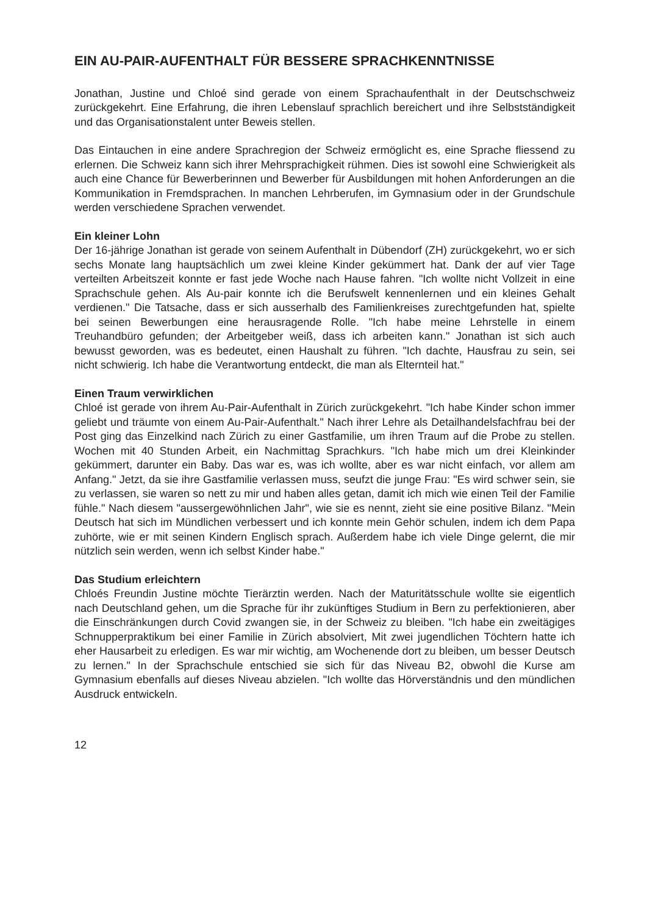EIN AU-PAIR-AUFENTHALT FÜR BESSERE SPRACHKENNTNISSE
Jonathan, Justine und Chloé sind gerade von einem Sprachaufenthalt in der Deutschschweiz zurückgekehrt. Eine Erfahrung, die ihren Lebenslauf sprachlich bereichert und ihre Selbstständigkeit und das Organisationstalent unter Beweis stellen.
Das Eintauchen in eine andere Sprachregion der Schweiz ermöglicht es, eine Sprache fliessend zu erlernen. Die Schweiz kann sich ihrer Mehrsprachigkeit rühmen. Dies ist sowohl eine Schwierigkeit als auch eine Chance für Bewerberinnen und Bewerber für Ausbildungen mit hohen Anforderungen an die Kommunikation in Fremdsprachen. In manchen Lehrberufen, im Gymnasium oder in der Grundschule werden verschiedene Sprachen verwendet.
Ein kleiner Lohn
Der 16-jährige Jonathan ist gerade von seinem Aufenthalt in Dübendorf (ZH) zurückgekehrt, wo er sich sechs Monate lang hauptsächlich um zwei kleine Kinder gekümmert hat. Dank der auf vier Tage verteilten Arbeitszeit konnte er fast jede Woche nach Hause fahren. "Ich wollte nicht Vollzeit in eine Sprachschule gehen. Als Au-pair konnte ich die Berufswelt kennenlernen und ein kleines Gehalt verdienen." Die Tatsache, dass er sich ausserhalb des Familienkreises zurechtgefunden hat, spielte bei seinen Bewerbungen eine herausragende Rolle. "Ich habe meine Lehrstelle in einem Treuhandbüro gefunden; der Arbeitgeber weiß, dass ich arbeiten kann." Jonathan ist sich auch bewusst geworden, was es bedeutet, einen Haushalt zu führen. "Ich dachte, Hausfrau zu sein, sei nicht schwierig. Ich habe die Verantwortung entdeckt, die man als Elternteil hat."
Einen Traum verwirklichen
Chloé ist gerade von ihrem Au-Pair-Aufenthalt in Zürich zurückgekehrt. "Ich habe Kinder schon immer geliebt und träumte von einem Au-Pair-Aufenthalt." Nach ihrer Lehre als Detailhandelsfachfrau bei der Post ging das Einzelkind nach Zürich zu einer Gastfamilie, um ihren Traum auf die Probe zu stellen. Wochen mit 40 Stunden Arbeit, ein Nachmittag Sprachkurs. "Ich habe mich um drei Kleinkinder gekümmert, darunter ein Baby. Das war es, was ich wollte, aber es war nicht einfach, vor allem am Anfang." Jetzt, da sie ihre Gastfamilie verlassen muss, seufzt die junge Frau: "Es wird schwer sein, sie zu verlassen, sie waren so nett zu mir und haben alles getan, damit ich mich wie einen Teil der Familie fühle." Nach diesem "aussergewöhnlichen Jahr", wie sie es nennt, zieht sie eine positive Bilanz. "Mein Deutsch hat sich im Mündlichen verbessert und ich konnte mein Gehör schulen, indem ich dem Papa zuhörte, wie er mit seinen Kindern Englisch sprach. Außerdem habe ich viele Dinge gelernt, die mir nützlich sein werden, wenn ich selbst Kinder habe."
Das Studium erleichtern
Chloés Freundin Justine möchte Tierärztin werden. Nach der Maturitätsschule wollte sie eigentlich nach Deutschland gehen, um die Sprache für ihr zukünftiges Studium in Bern zu perfektionieren, aber die Einschränkungen durch Covid zwangen sie, in der Schweiz zu bleiben. "Ich habe ein zweitägiges Schnupperpraktikum bei einer Familie in Zürich absolviert, Mit zwei jugendlichen Töchtern hatte ich eher Hausarbeit zu erledigen. Es war mir wichtig, am Wochenende dort zu bleiben, um besser Deutsch zu lernen." In der Sprachschule entschied sie sich für das Niveau B2, obwohl die Kurse am Gymnasium ebenfalls auf dieses Niveau abzielen. "Ich wollte das Hörverständnis und den mündlichen Ausdruck entwickeln.
12